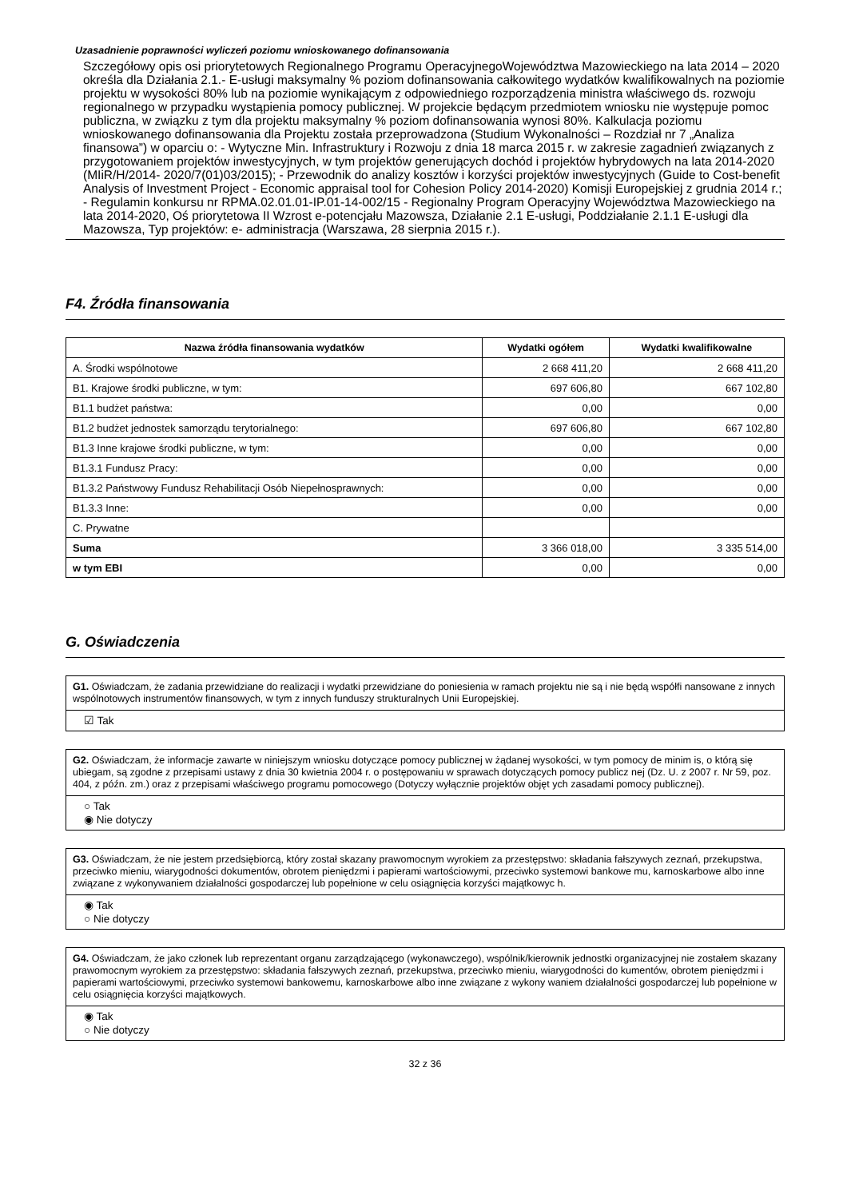Uzasadnienie poprawności wyliczeń poziomu wnioskowanego dofinansowania
Szczegółowy opis osi priorytetowych Regionalnego Programu OperacyjnegoWojewództwa Mazowieckiego na lata 2014 – 2020 określa dla Działania 2.1.- E-usługi maksymalny % poziom dofinansowania całkowitego wydatków kwalifikowalnych na poziomie projektu w wysokości 80% lub na poziomie wynikającym z odpowiedniego rozporządzenia ministra właściwego ds. rozwoju regionalnego w przypadku wystąpienia pomocy publicznej. W projekcie będącym przedmiotem wniosku nie występuje pomoc publiczna, w związku z tym dla projektu maksymalny % poziom dofinansowania wynosi 80%. Kalkulacja poziomu wnioskowanego dofinansowania dla Projektu została przeprowadzona (Studium Wykonalności – Rozdział nr 7 „Analiza finansowa”) w oparciu o: - Wytyczne Min. Infrastruktury i Rozwoju z dnia 18 marca 2015 r. w zakresie zagadnień związanych z przygotowaniem projektów inwestycyjnych, w tym projektów generujących dochód i projektów hybrydowych na lata 2014-2020 (MIiR/H/2014- 2020/7(01)03/2015); - Przewodnik do analizy kosztów i korzyści projektów inwestycyjnych (Guide to Cost-benefit Analysis of Investment Project - Economic appraisal tool for Cohesion Policy 2014-2020) Komisji Europejskiej z grudnia 2014 r.; - Regulamin konkursu nr RPMA.02.01.01-IP.01-14-002/15 - Regionalny Program Operacyjny Województwa Mazowieckiego na lata 2014-2020, Oś priorytetowa II Wzrost e-potencjału Mazowsza, Działanie 2.1 E-usługi, Poddziałanie 2.1.1 E-usługi dla Mazowsza, Typ projektów: e- administracja (Warszawa, 28 sierpnia 2015 r.).
F4. Źródła finansowania
| Nazwa źródła finansowania wydatków | Wydatki ogółem | Wydatki kwalifikowalne |
| --- | --- | --- |
| A. Środki wspólnotowe | 2 668 411,20 | 2 668 411,20 |
| B1. Krajowe środki publiczne, w tym: | 697 606,80 | 667 102,80 |
| B1.1 budżet państwa: | 0,00 | 0,00 |
| B1.2 budżet jednostek samorządu terytorialnego: | 697 606,80 | 667 102,80 |
| B1.3 Inne krajowe środki publiczne, w tym: | 0,00 | 0,00 |
| B1.3.1 Fundusz Pracy: | 0,00 | 0,00 |
| B1.3.2 Państwowy Fundusz Rehabilitacji Osób Niepełnosprawnych: | 0,00 | 0,00 |
| B1.3.3 Inne: | 0,00 | 0,00 |
| C. Prywatne | | |
| Suma | 3 366 018,00 | 3 335 514,00 |
| w tym EBI | 0,00 | 0,00 |
G. Oświadczenia
G1. Oświadczam, że zadania przewidziane do realizacji i wydatki przewidziane do poniesienia w ramach projektu nie są i nie będą współfi nansowane z innych wspólnotowych instrumentów finansowych, w tym z innych funduszy strukturalnych Unii Europejskiej.
☑ Tak
G2. Oświadczam, że informacje zawarte w niniejszym wniosku dotyczące pomocy publicznej w żądanej wysokości, w tym pomocy de minim is, o którą się ubiegam, są zgodne z przepisami ustawy z dnia 30 kwietnia 2004 r. o postępowaniu w sprawach dotyczących pomocy publicz nej (Dz. U. z 2007 r. Nr 59, poz. 404, z późn. zm.) oraz z przepisami właściwego programu pomocowego (Dotyczy wyłącznie projektów objęt ych zasadami pomocy publicznej).
○ Tak
◉ Nie dotyczy
G3. Oświadczam, że nie jestem przedsiębiorcą, który został skazany prawomocnym wyrokiem za przestępstwo: składania fałszywych zeznań, przekupstwa, przeciwko mieniu, wiarygodności dokumentów, obrotem pieniędzmi i papierami wartościowymi, przeciwko systemowi bankowe mu, karnoskarbowe albo inne związane z wykonywaniem działalności gospodarczej lub popełnione w celu osiągnięcia korzyści majątkowyc h.
◉ Tak
○ Nie dotyczy
G4. Oświadczam, że jako członek lub reprezentant organu zarządzającego (wykonawczego), wspólnik/kierownik jednostki organizacyjnej nie zostałem skazany prawomocnym wyrokiem za przestępstwo: składania fałszywych zeznań, przekupstwa, przeciwko mieniu, wiarygodności do kumentów, obrotem pieniędzmi i papierami wartościowymi, przeciwko systemowi bankowemu, karnoskarbowe albo inne związane z wykony waniem działalności gospodarczej lub popełnione w celu osiągnięcia korzyści majątkowych.
◉ Tak
○ Nie dotyczy
32 z 36